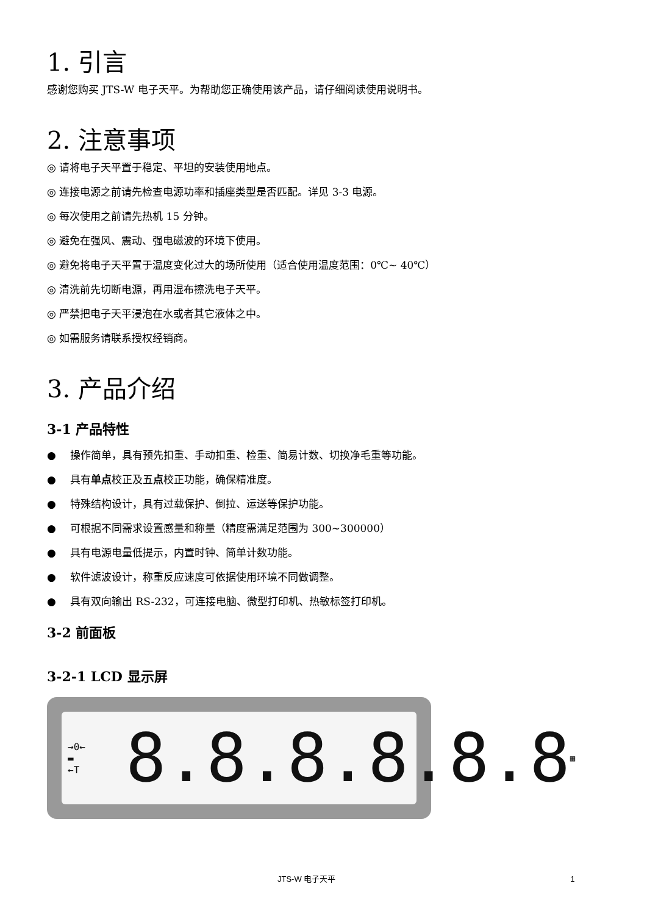1. 引言
感谢您购买 JTS-W 电子天平。为帮助您正确使用该产品，请仔细阅读使用说明书。
2. 注意事项
◎ 请将电子天平置于稳定、平坦的安装使用地点。
◎ 连接电源之前请先检查电源功率和插座类型是否匹配。详见 3-3 电源。
◎ 每次使用之前请先热机 15 分钟。
◎ 避免在强风、震动、强电磁波的环境下使用。
◎ 避免将电子天平置于温度变化过大的场所使用（适合使用温度范围：0℃~ 40℃）
◎ 清洗前先切断电源，再用湿布擦洗电子天平。
◎ 严禁把电子天平浸泡在水或者其它液体之中。
◎ 如需服务请联系授权经销商。
3. 产品介绍
3-1 产品特性
● 操作简单，具有预先扣重、手动扣重、检重、简易计数、切换净毛重等功能。
● 具有单点校正及五点校正功能，确保精准度。
● 特殊结构设计，具有过载保护、倒拉、运送等保护功能。
● 可根据不同需求设置感量和称量（精度需满足范围为 300~300000）
● 具有电源电量低提示，内置时钟、简单计数功能。
● 软件滤波设计，称重反应速度可依据使用环境不同做调整。
● 具有双向输出 RS-232，可连接电脑、微型打印机、热敏标签打印机。
3-2 前面板
3-2-1 LCD 显示屏
→0←
▬
←T 8.8.8.8.8.8 ▦
JTS-W 电子天平 1